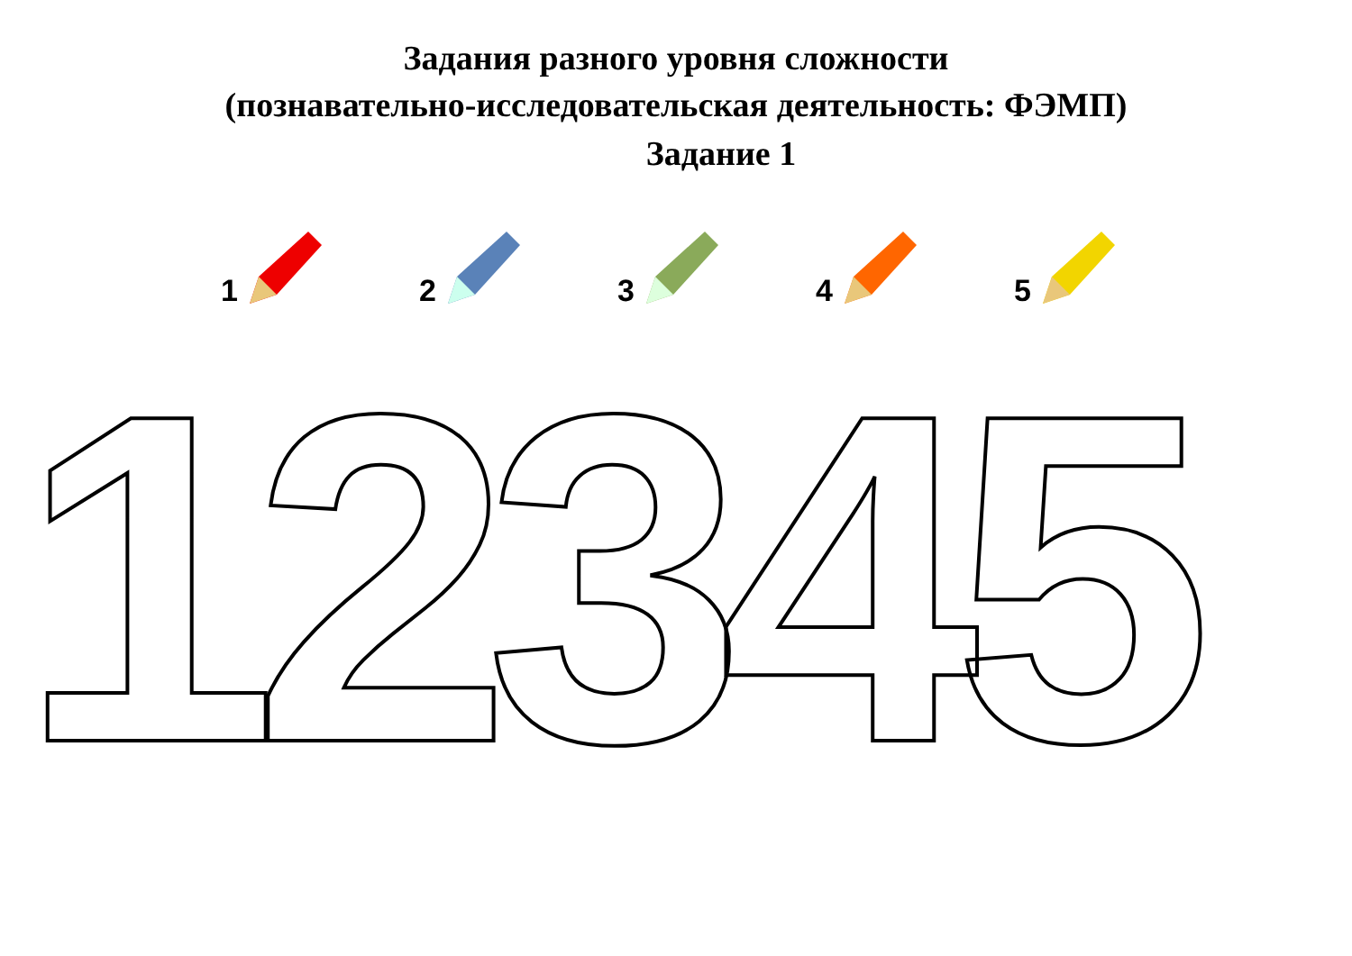Задания разного уровня сложности
(познавательно-исследовательская деятельность: ФЭМП)
Задание 1
1 2 3 4 5
12345